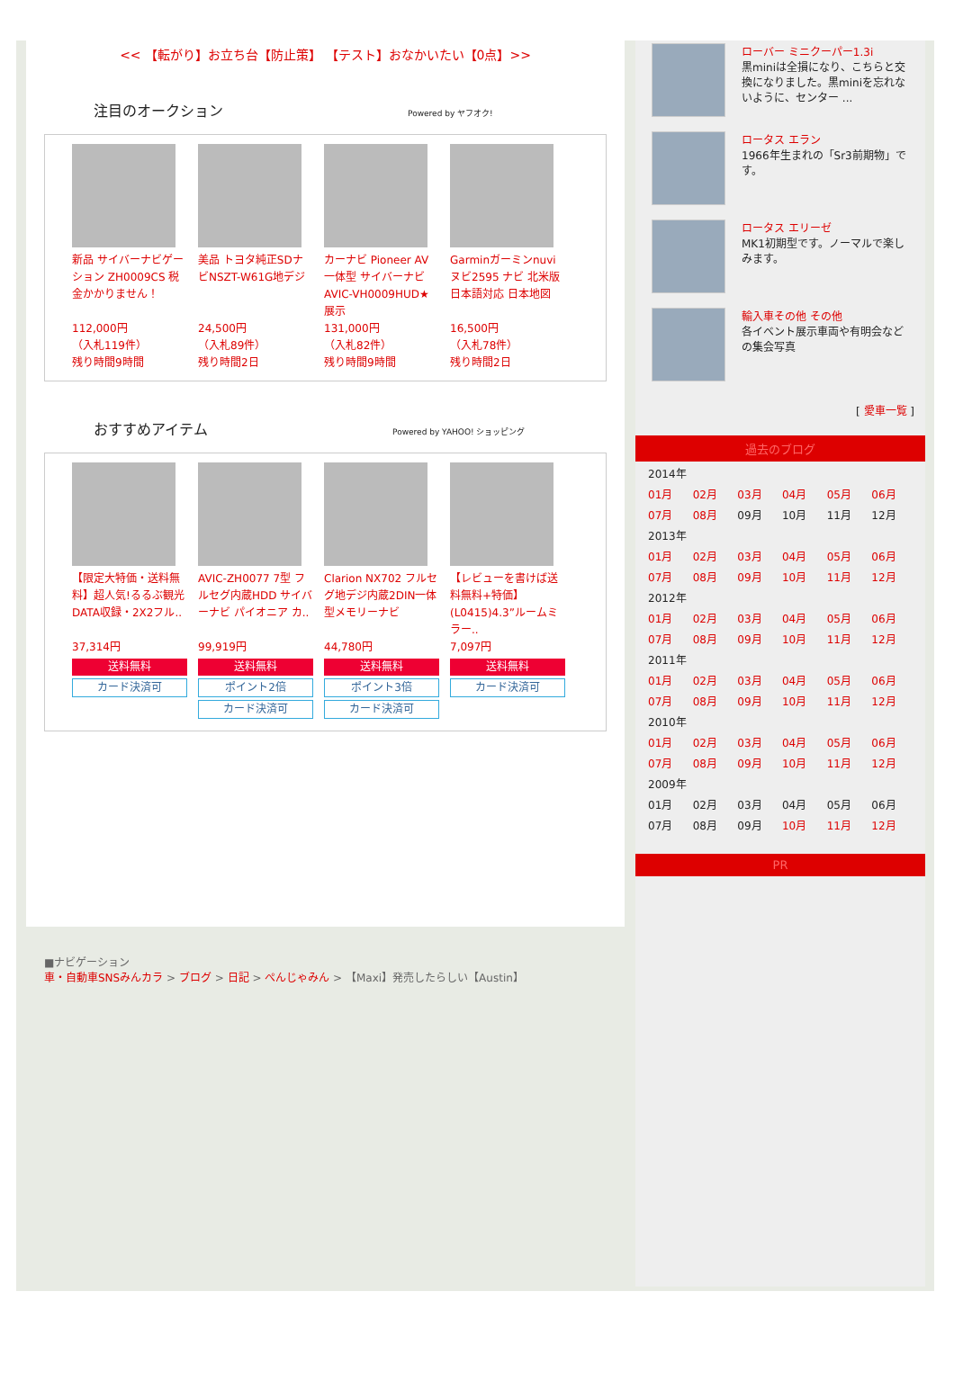<< 【転がり】お立ち台【防止策】 【テスト】おなかいたい【0点】>>
注目のオークション Powered by ヤフオク!
新品 サイバーナビゲーション ZH0009CS 税金かかりません！
112,000円
（入札119件）
残り時間9時間
美品 トヨタ純正SDナビNSZT-W61G地デジ
24,500円
（入札89件）
残り時間2日
カーナビ Pioneer AV一体型 サイバーナビ AVIC-VH0009HUD★展示
131,000円
（入札82件）
残り時間9時間
Garminガーミンnuviヌビ2595 ナビ 北米版 日本語対応 日本地図
16,500円
（入札78件）
残り時間2日
おすすめアイテム Powered by YAHOO! ショッピング
【限定大特価・送料無料】超人気!るるぶ観光DATA収録・2X2フル..
37,314円
送料無料
カード決済可
AVIC-ZH0077 7型 フルセグ内蔵HDD サイバーナビ パイオニア カ..
99,919円
送料無料
ポイント2倍
カード決済可
Clarion NX702 フルセグ地デジ内蔵2DIN一体型メモリーナビ
44,780円
送料無料
ポイント3倍
カード決済可
【レビューを書けば送料無料+特価】(L0415)4.3”ルームミラー..
7,097円
送料無料
カード決済可
■ナビゲーション
車・自動車SNSみんカラ > ブログ > 日記 > ぺんじゃみん > 【Maxi】発売したらしい【Austin】
ローバー ミニクーパー1.3i
黒miniは全損になり、こちらと交換になりました。黒miniを忘れないように、センター ...
ロータス エラン
1966年生まれの「Sr3前期物」です。
ロータス エリーゼ
MK1初期型です。ノーマルで楽しみます。
輸入車その他 その他
各イベント展示車両や有明会などの集会写真
[ 愛車一覧 ]
過去のブログ
| 2014年 | | | | | |
| 01月 | 02月 | 03月 | 04月 | 05月 | 06月 |
| 07月 | 08月 | 09月 | 10月 | 11月 | 12月 |
| 2013年 | | | | | |
| 01月 | 02月 | 03月 | 04月 | 05月 | 06月 |
| 07月 | 08月 | 09月 | 10月 | 11月 | 12月 |
| 2012年 | | | | | |
| 01月 | 02月 | 03月 | 04月 | 05月 | 06月 |
| 07月 | 08月 | 09月 | 10月 | 11月 | 12月 |
| 2011年 | | | | | |
| 01月 | 02月 | 03月 | 04月 | 05月 | 06月 |
| 07月 | 08月 | 09月 | 10月 | 11月 | 12月 |
| 2010年 | | | | | |
| 01月 | 02月 | 03月 | 04月 | 05月 | 06月 |
| 07月 | 08月 | 09月 | 10月 | 11月 | 12月 |
| 2009年 | | | | | |
| 01月 | 02月 | 03月 | 04月 | 05月 | 06月 |
| 07月 | 08月 | 09月 | 10月 | 11月 | 12月 |
PR